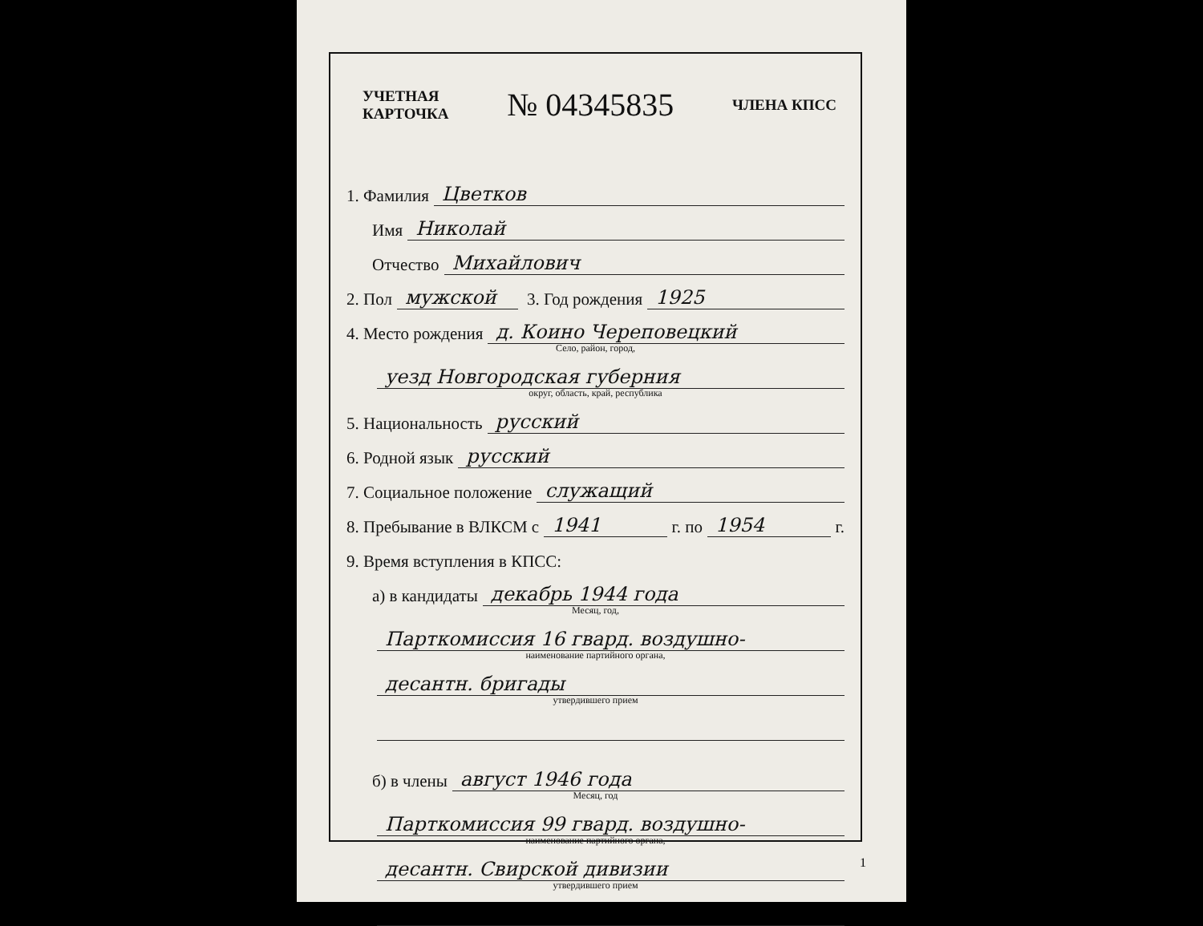УЧЕТНАЯ
КАРТОЧКА
№ 04345835
ЧЛЕНА КПСС
1. Фамилия Цветков
Имя Николай
Отчество Михайлович
2. Пол мужской 3. Год рождения 1925
4. Место рождения д. Коино Череповецкий
Село, район, город,
уезд Новгородская губерния
округ, область, край, республика
5. Национальность русский
6. Родной язык русский
7. Социальное положение служащий
8. Пребывание в ВЛКСМ с 1941 г. по 1954 г.
9. Время вступления в КПСС:
а) в кандидаты декабрь 1944 года
Месяц, год,
Парткомиссия 16 гвард. воздушно-
наименование партийного органа,
десантн. бригады
утвердившего прием
б) в члены август 1946 года
Месяц, год
Парткомиссия 99 гвард. воздушно-
наименование партийного органа,
десантн. Свирской дивизии
утвердившего прием
1